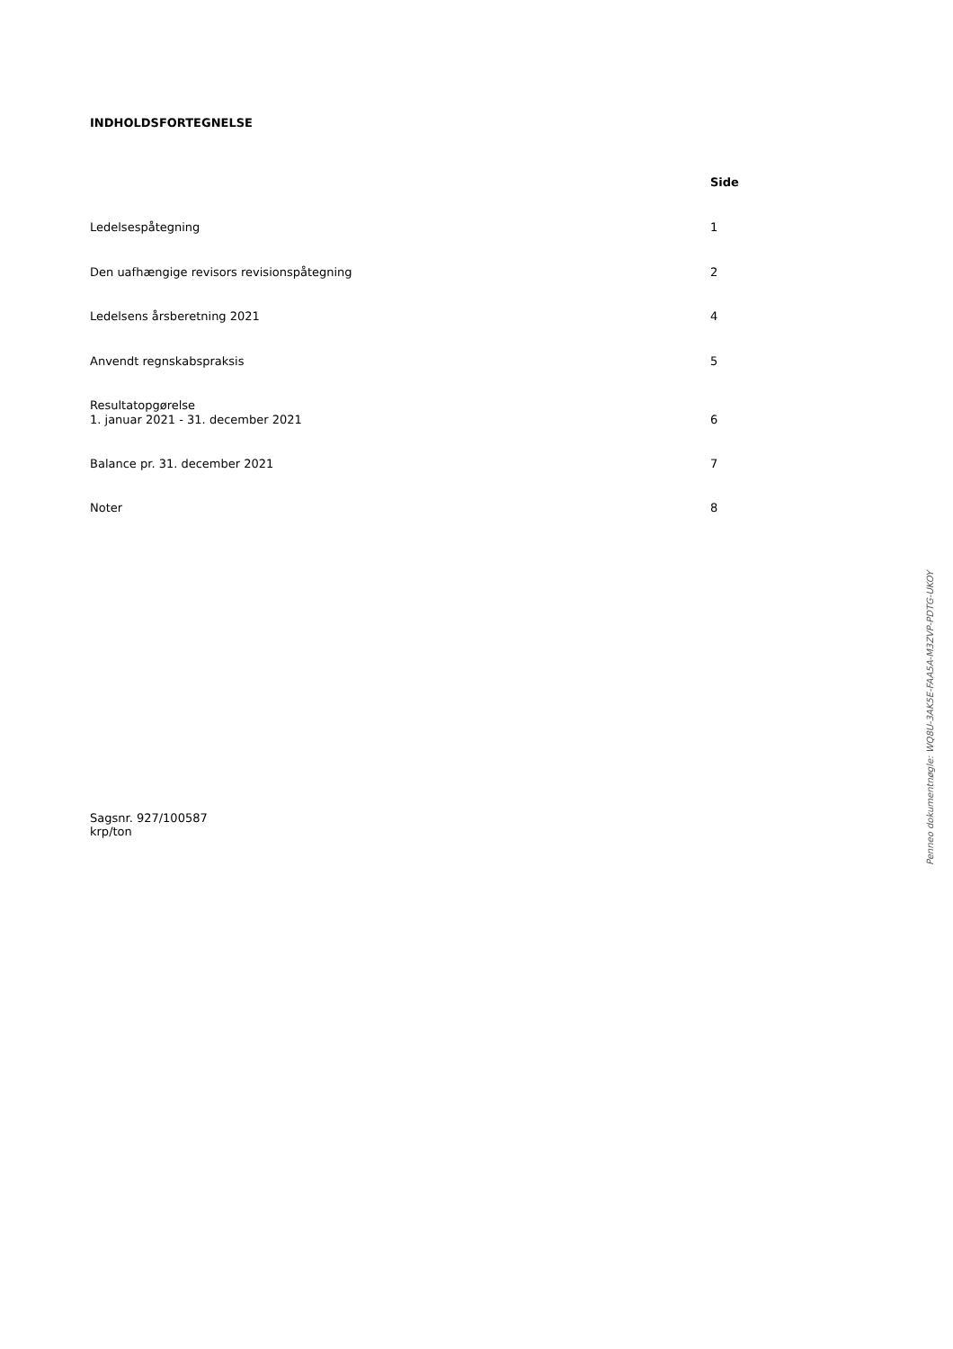INDHOLDSFORTEGNELSE
| | Side |
| Ledelsespåtegning | 1 |
| Den uafhængige revisors revisionspåtegning | 2 |
| Ledelsens årsberetning 2021 | 4 |
| Anvendt regnskabspraksis | 5 |
| Resultatopgørelse 1. januar 2021 - 31. december 2021 | 6 |
| Balance pr. 31. december 2021 | 7 |
| Noter | 8 |
Sagsnr. 927/100587
krp/ton
Penneo dokumentnøgle: WQ8U-3AK5E-FAA5A-M3ZVP-PDTG-UKOY